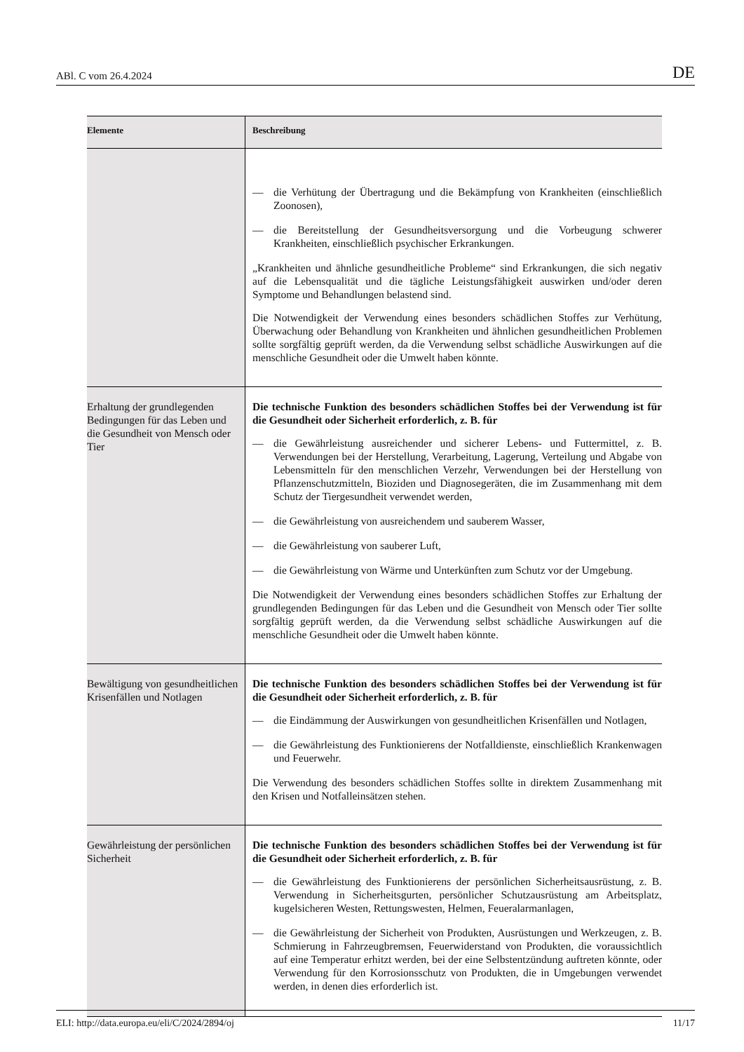ABl. C vom 26.4.2024 DE
| Elemente | Beschreibung |
| --- | --- |
| | — die Verhütung der Übertragung und die Bekämpfung von Krankheiten (einschließlich Zoonosen), — die Bereitstellung der Gesundheitsversorgung und die Vorbeugung schwerer Krankheiten, einschließlich psychischer Erkrankungen. „Krankheiten und ähnliche gesundheitliche Probleme“ sind Erkrankungen, die sich negativ auf die Lebensqualität und die tägliche Leistungsfähigkeit auswirken und/oder deren Symptome und Behandlungen belastend sind. Die Notwendigkeit der Verwendung eines besonders schädlichen Stoffes zur Verhütung, Überwachung oder Behandlung von Krankheiten und ähnlichen gesundheitlichen Problemen sollte sorgfältig geprüft werden, da die Verwendung selbst schädliche Auswirkungen auf die menschliche Gesundheit oder die Umwelt haben könnte. |
| Erhaltung der grundlegenden Bedingungen für das Leben und die Gesundheit von Mensch oder Tier | Die technische Funktion des besonders schädlichen Stoffes bei der Verwendung ist für die Gesundheit oder Sicherheit erforderlich, z. B. für — die Gewährleistung ausreichender und sicherer Lebens- und Futtermittel, z. B. Verwendungen bei der Herstellung, Verarbeitung, Lagerung, Verteilung und Abgabe von Lebensmitteln für den menschlichen Verzehr, Verwendungen bei der Herstellung von Pflanzenschutzmitteln, Bioziden und Diagnosegeräten, die im Zusammenhang mit dem Schutz der Tiergesundheit verwendet werden, — die Gewährleistung von ausreichendem und sauberem Wasser, — die Gewährleistung von sauberer Luft, — die Gewährleistung von Wärme und Unterkünften zum Schutz vor der Umgebung. Die Notwendigkeit der Verwendung eines besonders schädlichen Stoffes zur Erhaltung der grundlegenden Bedingungen für das Leben und die Gesundheit von Mensch oder Tier sollte sorgfältig geprüft werden, da die Verwendung selbst schädliche Auswirkungen auf die menschliche Gesundheit oder die Umwelt haben könnte. |
| Bewältigung von gesundheitlichen Krisenfällen und Notlagen | Die technische Funktion des besonders schädlichen Stoffes bei der Verwendung ist für die Gesundheit oder Sicherheit erforderlich, z. B. für — die Eindämmung der Auswirkungen von gesundheitlichen Krisenfällen und Notlagen, — die Gewährleistung des Funktionierens der Notfalldienste, einschließlich Krankenwagen und Feuerwehr. Die Verwendung des besonders schädlichen Stoffes sollte in direktem Zusammenhang mit den Krisen und Notfalleinsätzen stehen. |
| Gewährleistung der persönlichen Sicherheit | Die technische Funktion des besonders schädlichen Stoffes bei der Verwendung ist für die Gesundheit oder Sicherheit erforderlich, z. B. für — die Gewährleistung des Funktionierens der persönlichen Sicherheitsausrüstung, z. B. Verwendung in Sicherheitsgurten, persönlicher Schutzausrüstung am Arbeitsplatz, kugelsicheren Westen, Rettungswesten, Helmen, Feueralarmanlagen, — die Gewährleistung der Sicherheit von Produkten, Ausrüstungen und Werkzeugen, z. B. Schmierung in Fahrzeugbremsen, Feuerwiderstand von Produkten, die voraussichtlich auf eine Temperatur erhitzt werden, bei der eine Selbstentzündung auftreten könnte, oder Verwendung für den Korrosionsschutz von Produkten, die in Umgebungen verwendet werden, in denen dies erforderlich ist. |
ELI: http://data.europa.eu/eli/C/2024/2894/oj 11/17